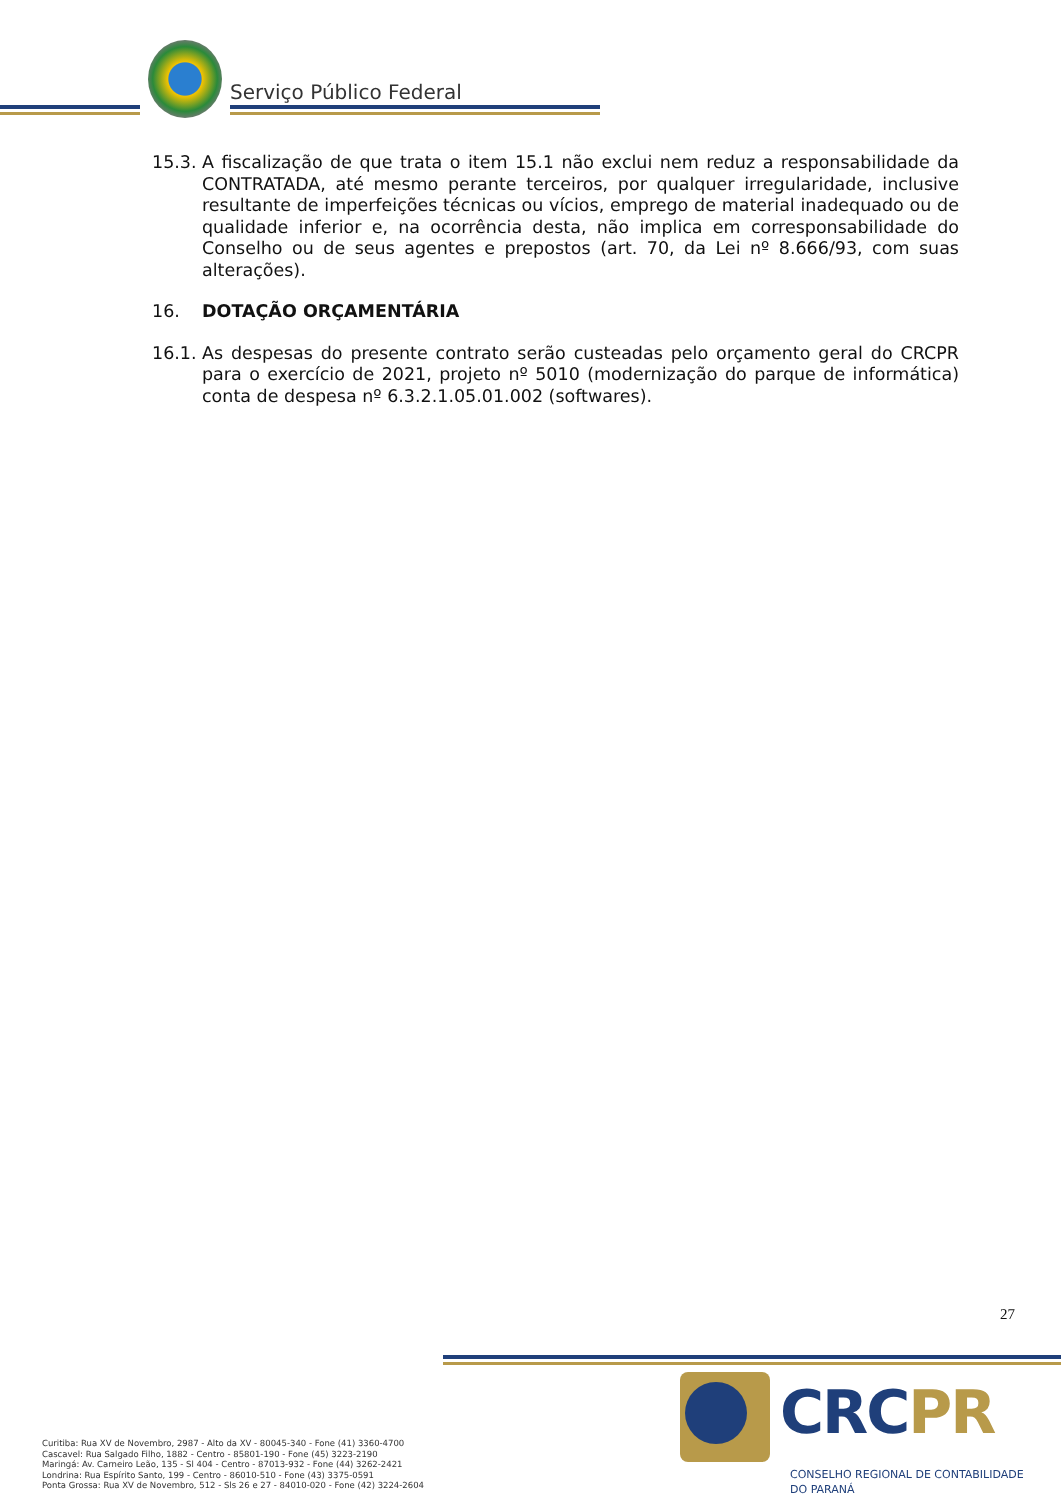Serviço Público Federal
15.3.
A fiscalização de que trata o item 15.1 não exclui nem reduz a responsabilidade da CONTRATADA, até mesmo perante terceiros, por qualquer irregularidade, inclusive resultante de imperfeições técnicas ou vícios, emprego de material inadequado ou de qualidade inferior e, na ocorrência desta, não implica em corresponsabilidade do Conselho ou de seus agentes e prepostos (art. 70, da Lei nº 8.666/93, com suas alterações).
16. DOTAÇÃO ORÇAMENTÁRIA
16.1.
As despesas do presente contrato serão custeadas pelo orçamento geral do CRCPR para o exercício de 2021, projeto nº 5010 (modernização do parque de informática) conta de despesa nº 6.3.2.1.05.01.002 (softwares).
27
Curitiba: Rua XV de Novembro, 2987 - Alto da XV - 80045-340 - Fone (41) 3360-4700
Cascavel: Rua Salgado Filho, 1882 - Centro - 85801-190 - Fone (45) 3223-2190
Maringá: Av. Carneiro Leão, 135 - Sl 404 - Centro - 87013-932 - Fone (44) 3262-2421
Londrina: Rua Espírito Santo, 199 - Centro - 86010-510 - Fone (43) 3375-0591
Ponta Grossa: Rua XV de Novembro, 512 - Sls 26 e 27 - 84010-020 - Fone (42) 3224-2604
CRCPR
CONSELHO REGIONAL DE CONTABILIDADE
DO PARANÁ